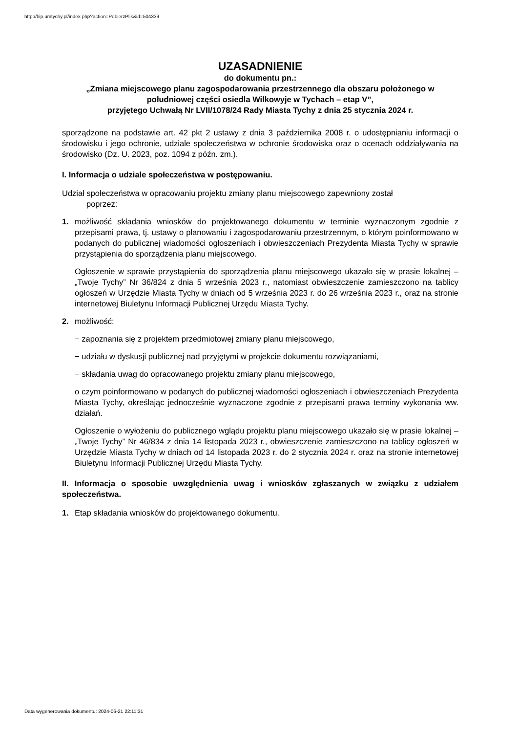http://bip.umtychy.pl/index.php?action=PobierzPlik&id=504339
UZASADNIENIE
do dokumentu pn.:
„Zmiana miejscowego planu zagospodarowania przestrzennego dla obszaru położonego w południowej części osiedla Wilkowyje w Tychach – etap V”,
przyjętego Uchwałą Nr LVII/1078/24 Rady Miasta Tychy z dnia 25 stycznia 2024 r.
sporządzone na podstawie art. 42 pkt 2 ustawy z dnia 3 października 2008 r. o udostępnianiu informacji o środowisku i jego ochronie, udziale społeczeństwa w ochronie środowiska oraz o ocenach oddziaływania na środowisko (Dz. U. 2023, poz. 1094 z późn. zm.).
I. Informacja o udziale społeczeństwa w postępowaniu.
Udział społeczeństwa w opracowaniu projektu zmiany planu miejscowego zapewniony został
poprzez:
1. możliwość składania wniosków do projektowanego dokumentu w terminie wyznaczonym zgodnie z przepisami prawa, tj. ustawy o planowaniu i zagospodarowaniu przestrzennym, o którym poinformowano w podanych do publicznej wiadomości ogłoszeniach i obwieszczeniach Prezydenta Miasta Tychy w sprawie przystąpienia do sporządzenia planu miejscowego.
Ogłoszenie w sprawie przystąpienia do sporządzenia planu miejscowego ukazało się w prasie lokalnej – „Twoje Tychy” Nr 36/824 z dnia 5 września 2023 r., natomiast obwieszczenie zamieszczono na tablicy ogłoszeń w Urzędzie Miasta Tychy w dniach od 5 września 2023 r. do 26 września 2023 r., oraz na stronie internetowej Biuletynu Informacji Publicznej Urzędu Miasta Tychy.
2. możliwość:
− zapoznania się z projektem przedmiotowej zmiany planu miejscowego,
− udziału w dyskusji publicznej nad przyjętymi w projekcie dokumentu rozwiązaniami,
− składania uwag do opracowanego projektu zmiany planu miejscowego,
o czym poinformowano w podanych do publicznej wiadomości ogłoszeniach i obwieszczeniach Prezydenta Miasta Tychy, określając jednocześnie wyznaczone zgodnie z przepisami prawa terminy wykonania ww. działań.
Ogłoszenie o wyłożeniu do publicznego wglądu projektu planu miejscowego ukazało się w prasie lokalnej – „Twoje Tychy” Nr 46/834 z dnia 14 listopada 2023 r., obwieszczenie zamieszczono na tablicy ogłoszeń w Urzędzie Miasta Tychy w dniach od 14 listopada 2023 r. do 2 stycznia 2024 r. oraz na stronie internetowej Biuletynu Informacji Publicznej Urzędu Miasta Tychy.
II. Informacja o sposobie uwzględnienia uwag i wniosków zgłaszanych w związku z udziałem społeczeństwa.
1. Etap składania wniosków do projektowanego dokumentu.
Data wygenerowania dokumentu: 2024-06-21 22:11:31